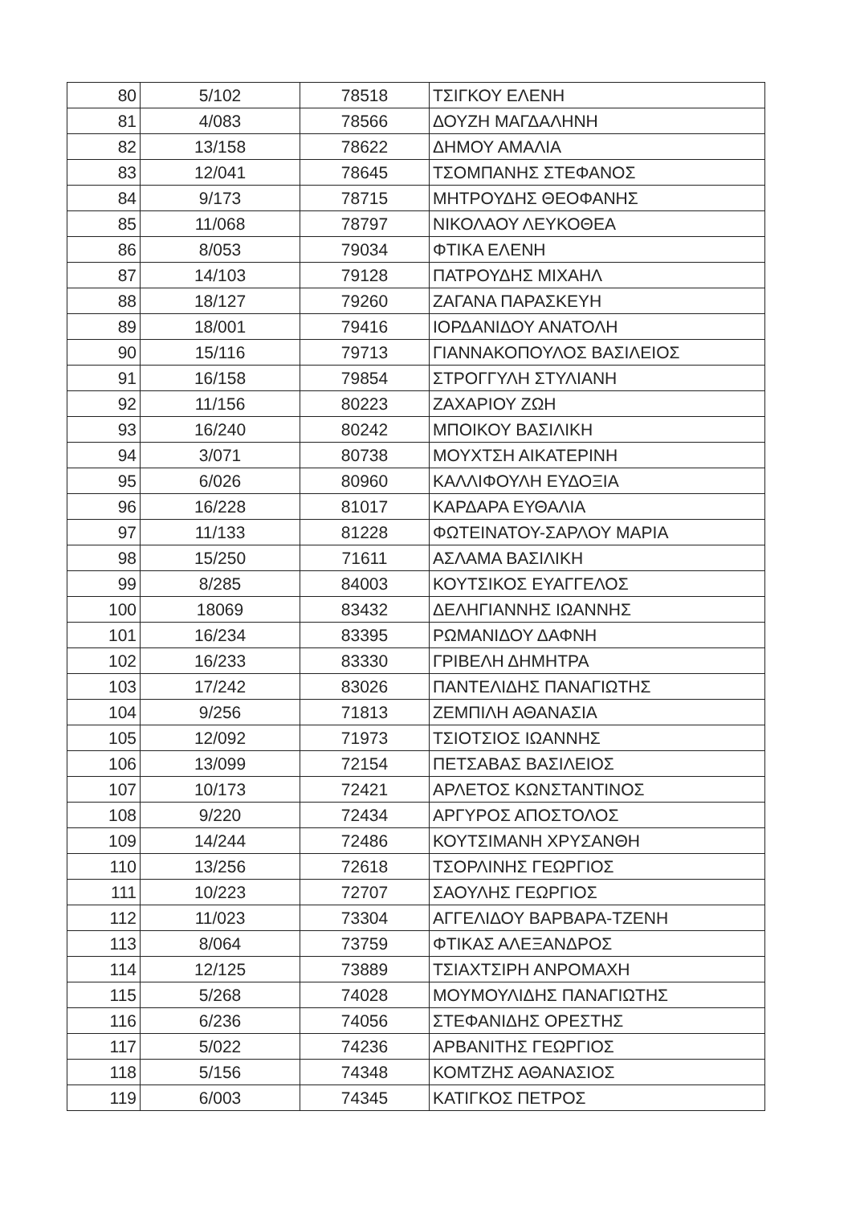| 80 | 5/102 | 78518 | ΤΣΙΓΚΟΥ ΕΛΕΝΗ |
| 81 | 4/083 | 78566 | ΔΟΥΖΗ ΜΑΓΔΑΛΗΝΗ |
| 82 | 13/158 | 78622 | ΔΗΜΟΥ ΑΜΑΛΙΑ |
| 83 | 12/041 | 78645 | ΤΣΟΜΠΑΝΗΣ ΣΤΕΦΑΝΟΣ |
| 84 | 9/173 | 78715 | ΜΗΤΡΟΥΔΗΣ ΘΕΟΦΑΝΗΣ |
| 85 | 11/068 | 78797 | ΝΙΚΟΛΑΟΥ ΛΕΥΚΟΘΕΑ |
| 86 | 8/053 | 79034 | ΦΤΙΚΑ ΕΛΕΝΗ |
| 87 | 14/103 | 79128 | ΠΑΤΡΟΥΔΗΣ ΜΙΧΑΗΛ |
| 88 | 18/127 | 79260 | ΖΑΓΑΝΑ ΠΑΡΑΣΚΕΥΗ |
| 89 | 18/001 | 79416 | ΙΟΡΔΑΝΙΔΟΥ ΑΝΑΤΟΛΗ |
| 90 | 15/116 | 79713 | ΓΙΑΝΝΑΚΟΠΟΥΛΟΣ ΒΑΣΙΛΕΙΟΣ |
| 91 | 16/158 | 79854 | ΣΤΡΟΓΓΥΛΗ ΣΤΥΛΙΑΝΗ |
| 92 | 11/156 | 80223 | ΖΑΧΑΡΙΟΥ ΖΩΗ |
| 93 | 16/240 | 80242 | ΜΠΟΙΚΟΥ ΒΑΣΙΛΙΚΗ |
| 94 | 3/071 | 80738 | ΜΟΥΧΤΣΗ ΑΙΚΑΤΕΡΙΝΗ |
| 95 | 6/026 | 80960 | ΚΑΛΛΙΦΟΥΛΗ ΕΥΔΟΞΙΑ |
| 96 | 16/228 | 81017 | ΚΑΡΔΑΡΑ ΕΥΘΑΛΙΑ |
| 97 | 11/133 | 81228 | ΦΩΤΕΙΝΑΤΟΥ-ΣΑΡΛΟΥ ΜΑΡΙΑ |
| 98 | 15/250 | 71611 | ΑΣΛΑΜΑ ΒΑΣΙΛΙΚΗ |
| 99 | 8/285 | 84003 | ΚΟΥΤΣΙΚΟΣ ΕΥΑΓΓΕΛΟΣ |
| 100 | 18069 | 83432 | ΔΕΛΗΓΙΑΝΝΗΣ ΙΩΑΝΝΗΣ |
| 101 | 16/234 | 83395 | ΡΩΜΑΝΙΔΟΥ ΔΑΦΝΗ |
| 102 | 16/233 | 83330 | ΓΡΙΒΕΛΗ ΔΗΜΗΤΡΑ |
| 103 | 17/242 | 83026 | ΠΑΝΤΕΛΙΔΗΣ ΠΑΝΑΓΙΩΤΗΣ |
| 104 | 9/256 | 71813 | ΖΕΜΠΙΛΗ ΑΘΑΝΑΣΙΑ |
| 105 | 12/092 | 71973 | ΤΣΙΟΤΣΙΟΣ ΙΩΑΝΝΗΣ |
| 106 | 13/099 | 72154 | ΠΕΤΣΑΒΑΣ ΒΑΣΙΛΕΙΟΣ |
| 107 | 10/173 | 72421 | ΑΡΛΕΤΟΣ ΚΩΝΣΤΑΝΤΙΝΟΣ |
| 108 | 9/220 | 72434 | ΑΡΓΥΡΟΣ ΑΠΟΣΤΟΛΟΣ |
| 109 | 14/244 | 72486 | ΚΟΥΤΣΙΜΑΝΗ ΧΡΥΣΑΝΘΗ |
| 110 | 13/256 | 72618 | ΤΣΟΡΛΙΝΗΣ ΓΕΩΡΓΙΟΣ |
| 111 | 10/223 | 72707 | ΣΑΟΥΛΗΣ ΓΕΩΡΓΙΟΣ |
| 112 | 11/023 | 73304 | ΑΓΓΕΛΙΔΟΥ ΒΑΡΒΑΡΑ-ΤΖΕΝΗ |
| 113 | 8/064 | 73759 | ΦΤΙΚΑΣ ΑΛΕΞΑΝΔΡΟΣ |
| 114 | 12/125 | 73889 | ΤΣΙΑΧΤΣΙΡΗ ΑΝΡΟΜΑΧΗ |
| 115 | 5/268 | 74028 | ΜΟΥΜΟΥΛΙΔΗΣ ΠΑΝΑΓΙΩΤΗΣ |
| 116 | 6/236 | 74056 | ΣΤΕΦΑΝΙΔΗΣ ΟΡΕΣΤΗΣ |
| 117 | 5/022 | 74236 | ΑΡΒΑΝΙΤΗΣ ΓΕΩΡΓΙΟΣ |
| 118 | 5/156 | 74348 | ΚΟΜΤΖΗΣ ΑΘΑΝΑΣΙΟΣ |
| 119 | 6/003 | 74345 | ΚΑΤΙΓΚΟΣ ΠΕΤΡΟΣ |